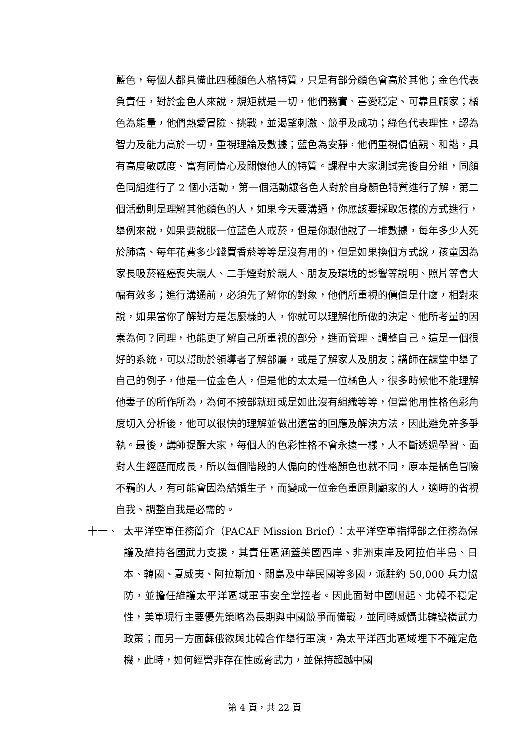藍色，每個人都具備此四種顏色人格特質，只是有部分顏色會高於其他；金色代表負責任，對於金色人來說，規矩就是一切，他們務實、喜愛穩定、可靠且顧家；橘色為能量，他們熱愛冒險、挑戰，並渴望刺激、競爭及成功；綠色代表理性，認為智力及能力高於一切，重視理論及數據；藍色為安靜，他們重視價值觀、和諧，具有高度敏感度、富有同情心及關懷他人的特質。課程中大家測試完後自分組，同顏色同組進行了 2 個小活動，第一個活動讓各色人對於自身顏色特質進行了解，第二個活動則是理解其他顏色的人，如果今天要溝通，你應該要採取怎樣的方式進行，舉例來說，如果要說服一位藍色人戒菸，但是你跟他說了一堆數據，每年多少人死於肺癌、每年花費多少錢買香菸等等是沒有用的，但是如果換個方式說，孩童因為家長吸菸罹癌喪失親人、二手煙對於親人、朋友及環境的影響等說明、照片等會大幅有效多；進行溝通前，必須先了解你的對象，他們所重視的價值是什麼，相對來說，如果當你了解對方是怎麼樣的人，你就可以理解他所做的決定、他所考量的因素為何？同理，也能更了解自己所重視的部分，進而管理、調整自己。這是一個很好的系統，可以幫助於領導者了解部屬，或是了解家人及朋友；講師在課堂中舉了自己的例子，他是一位金色人，但是他的太太是一位橘色人，很多時候他不能理解他妻子的所作所為，為何不按部就班或是如此沒有組織等等，但當他用性格色彩角度切入分析後，他可以很快的理解並做出適當的回應及解決方法，因此避免許多爭執。最後，講師提醒大家，每個人的色彩性格不會永遠一樣，人不斷透過學習、面對人生經歷而成長，所以每個階段的人偏向的性格顏色也就不同，原本是橘色冒險不羈的人，有可能會因為結婚生子，而變成一位金色重原則顧家的人，適時的省視自我、調整自我是必需的。
十一、 太平洋空軍任務簡介（PACAF Mission Brief）：太平洋空軍指揮部之任務為保護及維持各國武力支援，其責任區涵蓋美國西岸、非洲東岸及阿拉伯半島、日本、韓國、夏威夷、阿拉斯加、關島及中華民國等多國，派駐約 50,000 兵力協防，並擔任維護太平洋區域軍事安全掌控者。因此面對中國崛起、北韓不穩定性，美軍現行主要優先策略為長期與中國競爭而備戰，並同時威懾北韓蠻橫武力政策；而另一方面蘇俄欲與北韓合作舉行軍演，為太平洋西北區域埋下不確定危機，此時，如何經營非存在性威脅武力，並保持超越中國
第 4 頁，共 22 頁